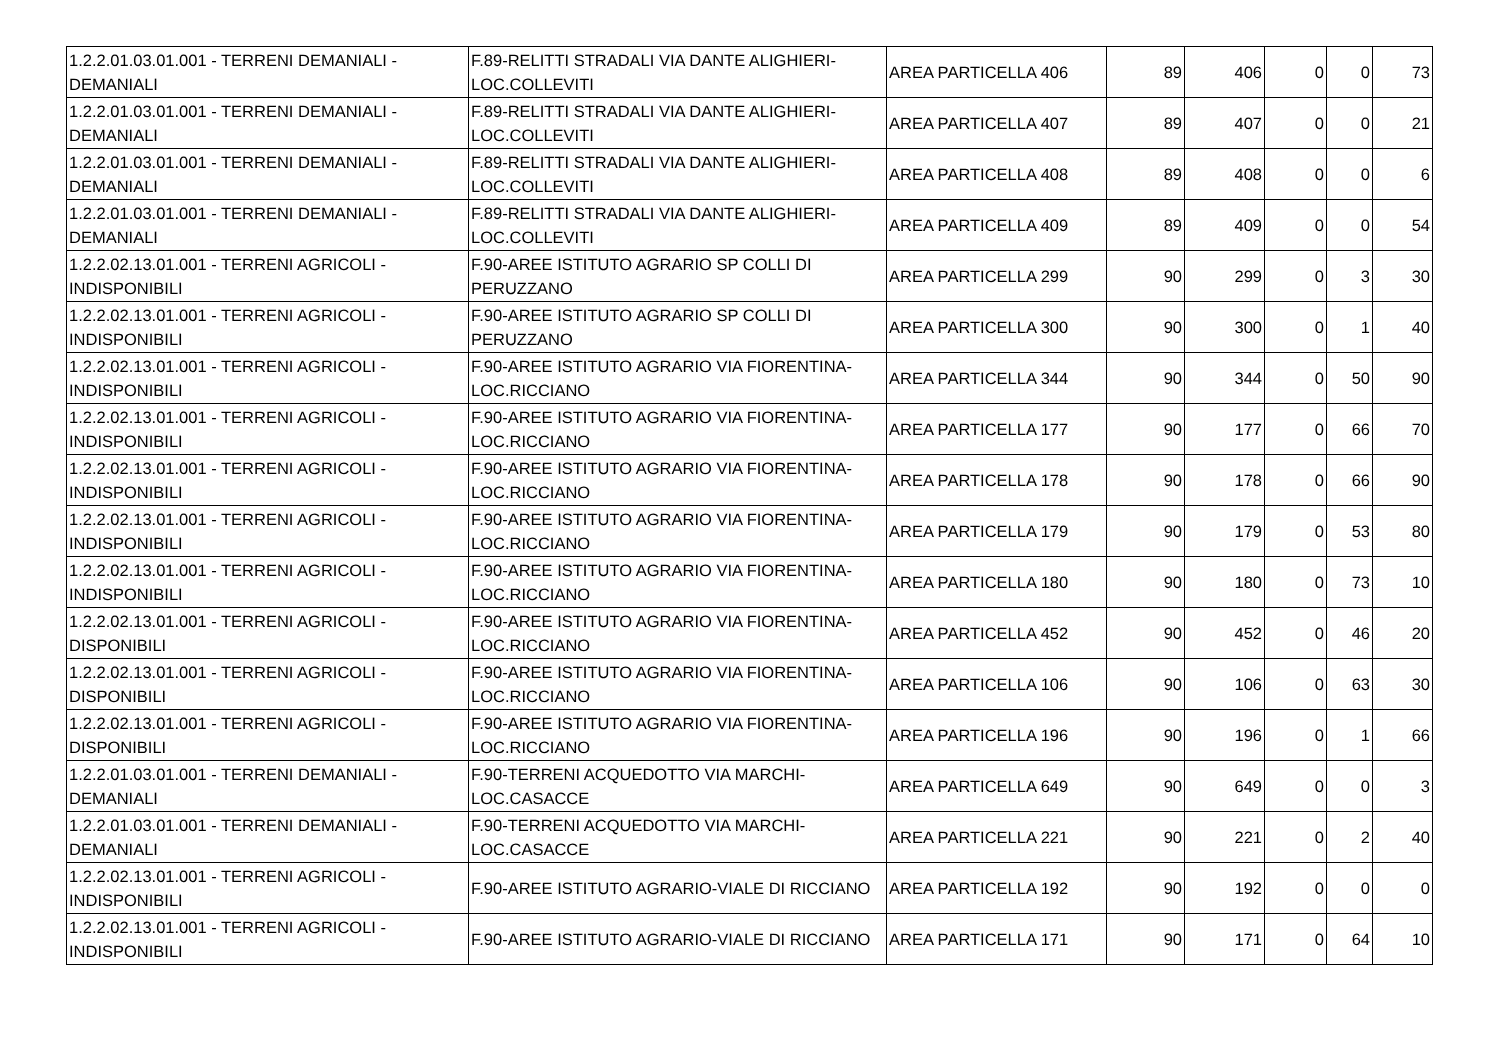| 1.2.2.01.03.01.001 - TERRENI DEMANIALI - DEMANIALI | F.89-RELITTI STRADALI VIA DANTE ALIGHIERI-LOC.COLLEVITI | AREA PARTICELLA 406 | 89 | 406 | 0 | 0 | 73 |
| 1.2.2.01.03.01.001 - TERRENI DEMANIALI - DEMANIALI | F.89-RELITTI STRADALI VIA DANTE ALIGHIERI-LOC.COLLEVITI | AREA PARTICELLA 407 | 89 | 407 | 0 | 0 | 21 |
| 1.2.2.01.03.01.001 - TERRENI DEMANIALI - DEMANIALI | F.89-RELITTI STRADALI VIA DANTE ALIGHIERI-LOC.COLLEVITI | AREA PARTICELLA 408 | 89 | 408 | 0 | 0 | 6 |
| 1.2.2.01.03.01.001 - TERRENI DEMANIALI - DEMANIALI | F.89-RELITTI STRADALI VIA DANTE ALIGHIERI-LOC.COLLEVITI | AREA PARTICELLA 409 | 89 | 409 | 0 | 0 | 54 |
| 1.2.2.02.13.01.001 - TERRENI AGRICOLI - INDISPONIBILI | F.90-AREE ISTITUTO AGRARIO SP COLLI DI PERUZZANO | AREA PARTICELLA 299 | 90 | 299 | 0 | 3 | 30 |
| 1.2.2.02.13.01.001 - TERRENI AGRICOLI - INDISPONIBILI | F.90-AREE ISTITUTO AGRARIO SP COLLI DI PERUZZANO | AREA PARTICELLA 300 | 90 | 300 | 0 | 1 | 40 |
| 1.2.2.02.13.01.001 - TERRENI AGRICOLI - INDISPONIBILI | F.90-AREE ISTITUTO AGRARIO VIA FIORENTINA-LOC.RICCIANO | AREA PARTICELLA 344 | 90 | 344 | 0 | 50 | 90 |
| 1.2.2.02.13.01.001 - TERRENI AGRICOLI - INDISPONIBILI | F.90-AREE ISTITUTO AGRARIO VIA FIORENTINA-LOC.RICCIANO | AREA PARTICELLA 177 | 90 | 177 | 0 | 66 | 70 |
| 1.2.2.02.13.01.001 - TERRENI AGRICOLI - INDISPONIBILI | F.90-AREE ISTITUTO AGRARIO VIA FIORENTINA-LOC.RICCIANO | AREA PARTICELLA 178 | 90 | 178 | 0 | 66 | 90 |
| 1.2.2.02.13.01.001 - TERRENI AGRICOLI - INDISPONIBILI | F.90-AREE ISTITUTO AGRARIO VIA FIORENTINA-LOC.RICCIANO | AREA PARTICELLA 179 | 90 | 179 | 0 | 53 | 80 |
| 1.2.2.02.13.01.001 - TERRENI AGRICOLI - INDISPONIBILI | F.90-AREE ISTITUTO AGRARIO VIA FIORENTINA-LOC.RICCIANO | AREA PARTICELLA 180 | 90 | 180 | 0 | 73 | 10 |
| 1.2.2.02.13.01.001 - TERRENI AGRICOLI - DISPONIBILI | F.90-AREE ISTITUTO AGRARIO VIA FIORENTINA-LOC.RICCIANO | AREA PARTICELLA 452 | 90 | 452 | 0 | 46 | 20 |
| 1.2.2.02.13.01.001 - TERRENI AGRICOLI - DISPONIBILI | F.90-AREE ISTITUTO AGRARIO VIA FIORENTINA-LOC.RICCIANO | AREA PARTICELLA 106 | 90 | 106 | 0 | 63 | 30 |
| 1.2.2.02.13.01.001 - TERRENI AGRICOLI - DISPONIBILI | F.90-AREE ISTITUTO AGRARIO VIA FIORENTINA-LOC.RICCIANO | AREA PARTICELLA 196 | 90 | 196 | 0 | 1 | 66 |
| 1.2.2.01.03.01.001 - TERRENI DEMANIALI - DEMANIALI | F.90-TERRENI ACQUEDOTTO VIA MARCHI-LOC.CASACCE | AREA PARTICELLA 649 | 90 | 649 | 0 | 0 | 3 |
| 1.2.2.01.03.01.001 - TERRENI DEMANIALI - DEMANIALI | F.90-TERRENI ACQUEDOTTO VIA MARCHI-LOC.CASACCE | AREA PARTICELLA 221 | 90 | 221 | 0 | 2 | 40 |
| 1.2.2.02.13.01.001 - TERRENI AGRICOLI - INDISPONIBILI | F.90-AREE ISTITUTO AGRARIO-VIALE DI RICCIANO | AREA PARTICELLA 192 | 90 | 192 | 0 | 0 | 0 |
| 1.2.2.02.13.01.001 - TERRENI AGRICOLI - INDISPONIBILI | F.90-AREE ISTITUTO AGRARIO-VIALE DI RICCIANO | AREA PARTICELLA 171 | 90 | 171 | 0 | 64 | 10 |